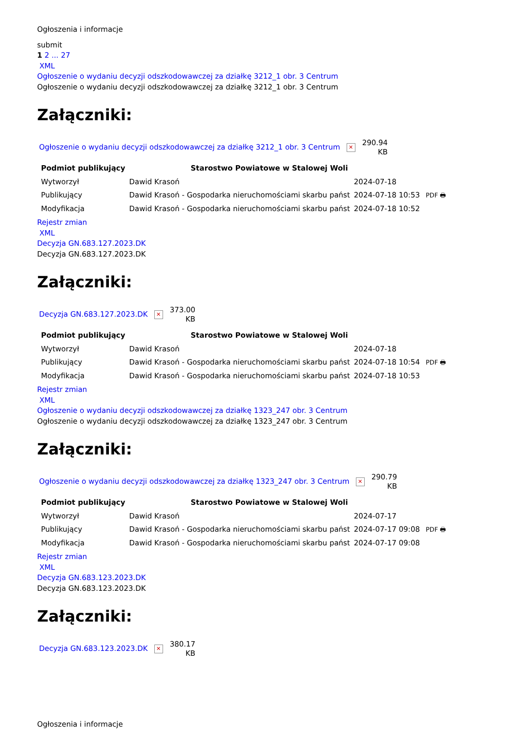Ogłoszenia i informacje
submit
1 2 ... 27
XML
Ogłoszenie o wydaniu decyzji odszkodowawczej za działkę 3212_1 obr. 3 Centrum
Ogłoszenie o wydaniu decyzji odszkodowawczej za działkę 3212_1 obr. 3 Centrum
Załączniki:
Ogłoszenie o wydaniu decyzji odszkodowawczej za działkę 3212_1 obr. 3 Centrum ✕ 290.94
KB
| Podmiot publikujący | Starostwo Powiatowe w Stalowej Woli | | |
| Wytworzył | Dawid Krasoń | 2024-07-18 | PDF 🖶 |
| Publikujący | Dawid Krasoń - Gospodarka nieruchomościami skarbu państ | 2024-07-18 10:53 | |
| Modyfikacja | Dawid Krasoń - Gospodarka nieruchomościami skarbu państ | 2024-07-18 10:52 | |
Rejestr zmian
XML
Decyzja GN.683.127.2023.DK
Decyzja GN.683.127.2023.DK
Załączniki:
Decyzja GN.683.127.2023.DK ✕ 373.00
KB
| Podmiot publikujący | Starostwo Powiatowe w Stalowej Woli | | |
| Wytworzył | Dawid Krasoń | 2024-07-18 | PDF 🖶 |
| Publikujący | Dawid Krasoń - Gospodarka nieruchomościami skarbu państ | 2024-07-18 10:54 | |
| Modyfikacja | Dawid Krasoń - Gospodarka nieruchomościami skarbu państ | 2024-07-18 10:53 | |
Rejestr zmian
XML
Ogłoszenie o wydaniu decyzji odszkodowawczej za działkę 1323_247 obr. 3 Centrum
Ogłoszenie o wydaniu decyzji odszkodowawczej za działkę 1323_247 obr. 3 Centrum
Załączniki:
Ogłoszenie o wydaniu decyzji odszkodowawczej za działkę 1323_247 obr. 3 Centrum ✕ 290.79
KB
| Podmiot publikujący | Starostwo Powiatowe w Stalowej Woli | | |
| Wytworzył | Dawid Krasoń | 2024-07-17 | PDF 🖶 |
| Publikujący | Dawid Krasoń - Gospodarka nieruchomościami skarbu państ | 2024-07-17 09:08 | |
| Modyfikacja | Dawid Krasoń - Gospodarka nieruchomościami skarbu państ | 2024-07-17 09:08 | |
Rejestr zmian
XML
Decyzja GN.683.123.2023.DK
Decyzja GN.683.123.2023.DK
Załączniki:
Decyzja GN.683.123.2023.DK ✕ 380.17
KB
Ogłoszenia i informacje